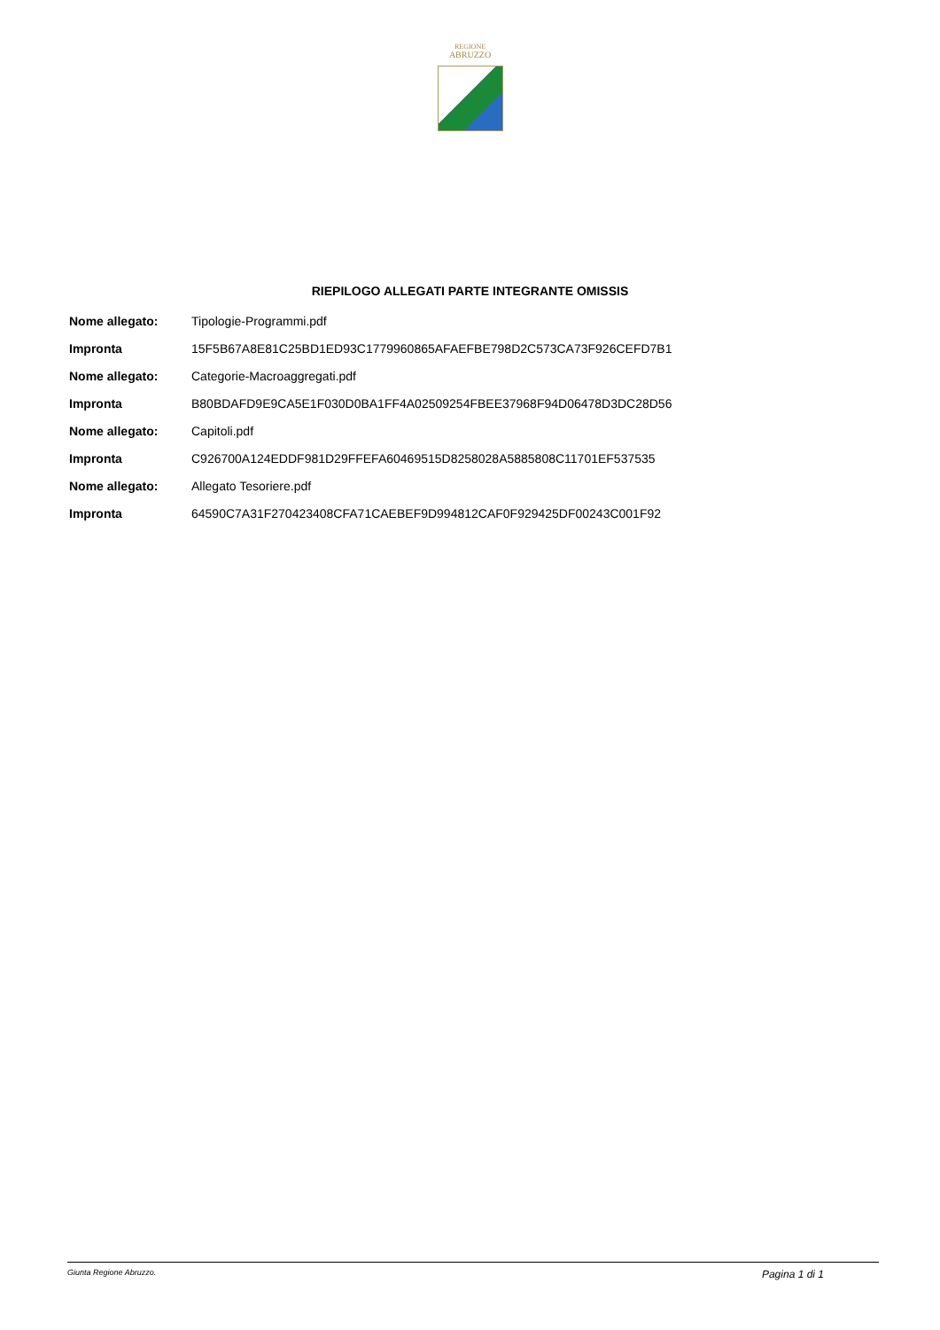REGIONE
ABRUZZO
RIEPILOGO ALLEGATI PARTE INTEGRANTE OMISSIS
| Nome allegato: | Tipologie-Programmi.pdf |
| Impronta | 15F5B67A8E81C25BD1ED93C1779960865AFAEFBE798D2C573CA73F926CEFD7B1 |
| Nome allegato: | Categorie-Macroaggregati.pdf |
| Impronta | B80BDAFD9E9CA5E1F030D0BA1FF4A02509254FBEE37968F94D06478D3DC28D56 |
| Nome allegato: | Capitoli.pdf |
| Impronta | C926700A124EDDF981D29FFEFA60469515D8258028A5885808C11701EF537535 |
| Nome allegato: | Allegato Tesoriere.pdf |
| Impronta | 64590C7A31F270423408CFA71CAEBEF9D994812CAF0F929425DF00243C001F92 |
Giunta Regione Abruzzo. Pagina 1 di 1